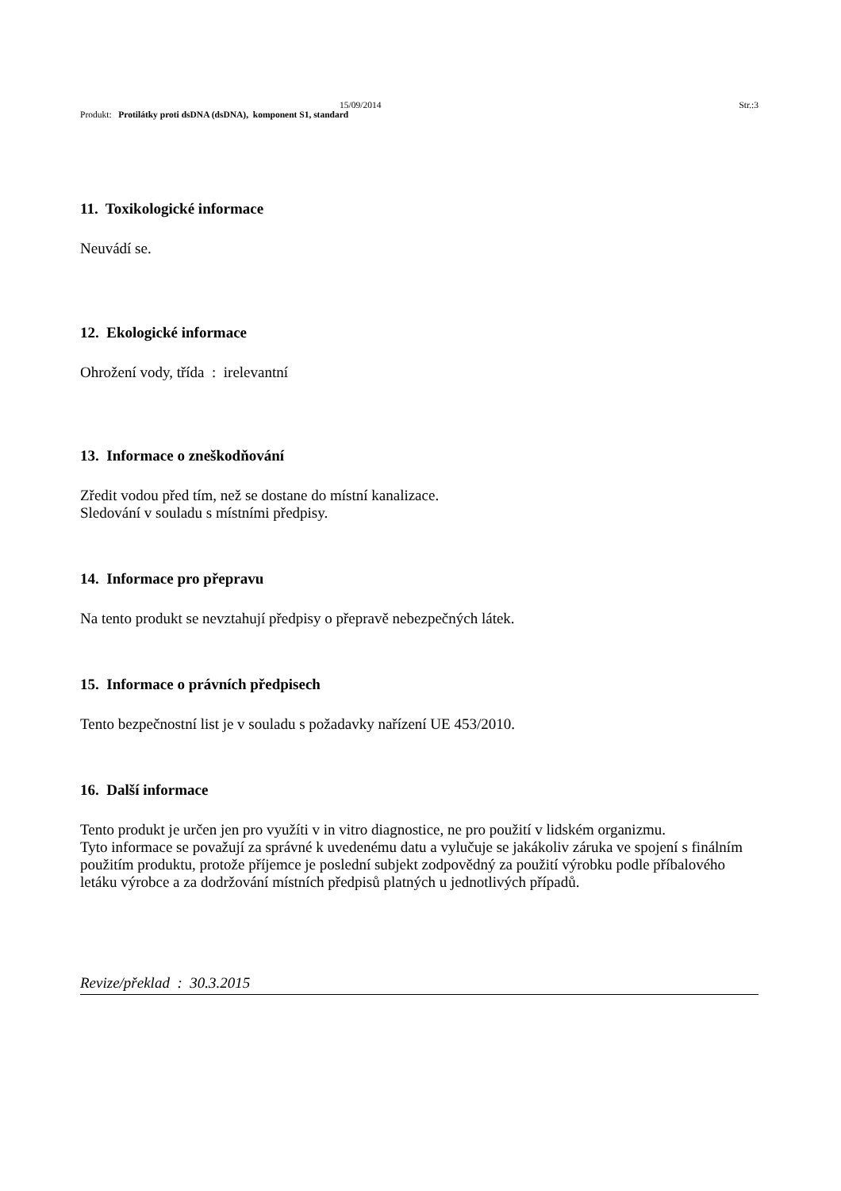15/09/2014 Str.:3
Produkt: Protilátky proti dsDNA (dsDNA), komponent S1, standard
11. Toxikologické informace
Neuvádí se.
12. Ekologické informace
Ohrožení vody, třída : irelevantní
13. Informace o zneškodňování
Zředit vodou před tím, než se dostane do místní kanalizace.
Sledování v souladu s místními předpisy.
14. Informace pro přepravu
Na tento produkt se nevztahují předpisy o přepravě nebezpečných látek.
15. Informace o právních předpisech
Tento bezpečnostní list je v souladu s požadavky nařízení UE 453/2010.
16. Další informace
Tento produkt je určen jen pro využíti v in vitro diagnostice, ne pro použití v lidském organizmu.
Tyto informace se považují za správné k uvedenému datu a vylučuje se jakákoliv záruka ve spojení s finálním použitím produktu, protože příjemce je poslední subjekt zodpovědný za použití výrobku podle příbalového letáku výrobce a za dodržování místních předpisů platných u jednotlivých případů.
Revize/překlad : 30.3.2015